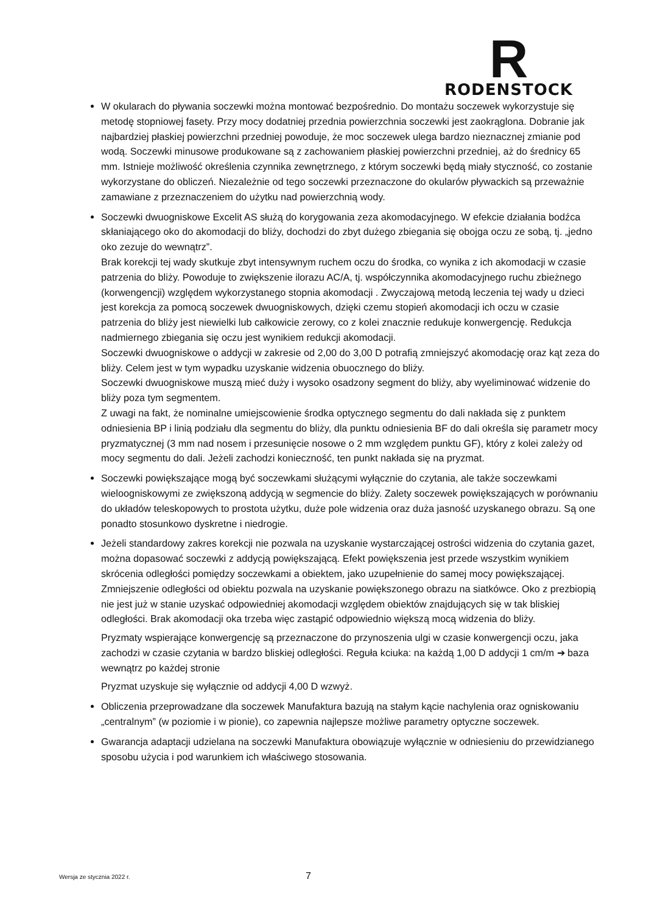R
RODENSTOCK
W okularach do pływania soczewki można montować bezpośrednio. Do montażu soczewek wykorzystuje się metodę stopniowej fasety. Przy mocy dodatniej przednia powierzchnia soczewki jest zaokrąglona. Dobranie jak najbardziej płaskiej powierzchni przedniej powoduje, że moc soczewek ulega bardzo nieznacznej zmianie pod wodą. Soczewki minusowe produkowane są z zachowaniem płaskiej powierzchni przedniej, aż do średnicy 65 mm. Istnieje możliwość określenia czynnika zewnętrznego, z którym soczewki będą miały styczność, co zostanie wykorzystane do obliczeń. Niezależnie od tego soczewki przeznaczone do okularów pływackich są przeważnie zamawiane z przeznaczeniem do użytku nad powierzchnią wody.
Soczewki dwuogniskowe Excelit AS służą do korygowania zeza akomodacyjnego. W efekcie działania bodźca skłaniającego oko do akomodacji do bliży, dochodzi do zbyt dużego zbiegania się obojga oczu ze sobą, tj. „jedno oko zezuje do wewnątrz”.
Brak korekcji tej wady skutkuje zbyt intensywnym ruchem oczu do środka, co wynika z ich akomodacji w czasie patrzenia do bliży. Powoduje to zwiększenie ilorazu AC/A, tj. współczynnika akomodacyjnego ruchu zbieżnego (korwengencji) względem wykorzystanego stopnia akomodacji . Zwyczajową metodą leczenia tej wady u dzieci jest korekcja za pomocą soczewek dwuogniskowych, dzięki czemu stopień akomodacji ich oczu w czasie patrzenia do bliży jest niewielki lub całkowicie zerowy, co z kolei znacznie redukuje konwergencję. Redukcja nadmiernego zbiegania się oczu jest wynikiem redukcji akomodacji.
Soczewki dwuogniskowe o addycji w zakresie od 2,00 do 3,00 D potrafią zmniejszyć akomodację oraz kąt zeza do bliży. Celem jest w tym wypadku uzyskanie widzenia obuocznego do bliży.
Soczewki dwuogniskowe muszą mieć duży i wysoko osadzony segment do bliży, aby wyeliminować widzenie do bliży poza tym segmentem.
Z uwagi na fakt, że nominalne umiejscowienie środka optycznego segmentu do dali nakłada się z punktem odniesienia BP i linią podziału dla segmentu do bliży, dla punktu odniesienia BF do dali określa się parametr mocy pryzmatycznej (3 mm nad nosem i przesunięcie nosowe o 2 mm względem punktu GF), który z kolei zależy od mocy segmentu do dali. Jeżeli zachodzi konieczność, ten punkt nakłada się na pryzmat.
Soczewki powiększające mogą być soczewkami służącymi wyłącznie do czytania, ale także soczewkami wieloogniskowymi ze zwiększoną addycją w segmencie do bliży. Zalety soczewek powiększających w porównaniu do układów teleskopowych to prostota użytku, duże pole widzenia oraz duża jasność uzyskanego obrazu. Są one ponadto stosunkowo dyskretne i niedrogie.
Jeżeli standardowy zakres korekcji nie pozwala na uzyskanie wystarczającej ostrości widzenia do czytania gazet, można dopasować soczewki z addycją powiększającą. Efekt powiększenia jest przede wszystkim wynikiem skrócenia odległości pomiędzy soczewkami a obiektem, jako uzupełnienie do samej mocy powiększającej. Zmniejszenie odległości od obiektu pozwala na uzyskanie powiększonego obrazu na siatkówce. Oko z prezbiopią nie jest już w stanie uzyskać odpowiedniej akomodacji względem obiektów znajdujących się w tak bliskiej odległości. Brak akomodacji oka trzeba więc zastąpić odpowiednio większą mocą widzenia do bliży.
Pryzmaty wspierające konwergencję są przeznaczone do przynoszenia ulgi w czasie konwergencji oczu, jaka zachodzi w czasie czytania w bardzo bliskiej odległości. Reguła kciuka: na każdą 1,00 D addycji 1 cm/m ➔ baza wewnątrz po każdej stronie
Pryzmat uzyskuje się wyłącznie od addycji 4,00 D wzwyż.
Obliczenia przeprowadzane dla soczewek Manufaktura bazują na stałym kącie nachylenia oraz ogniskowaniu „centralnym” (w poziomie i w pionie), co zapewnia najlepsze możliwe parametry optyczne soczewek.
Gwarancja adaptacji udzielana na soczewki Manufaktura obowiązuje wyłącznie w odniesieniu do przewidzianego sposobu użycia i pod warunkiem ich właściwego stosowania.
Wersja ze stycznia 2022 r. 7